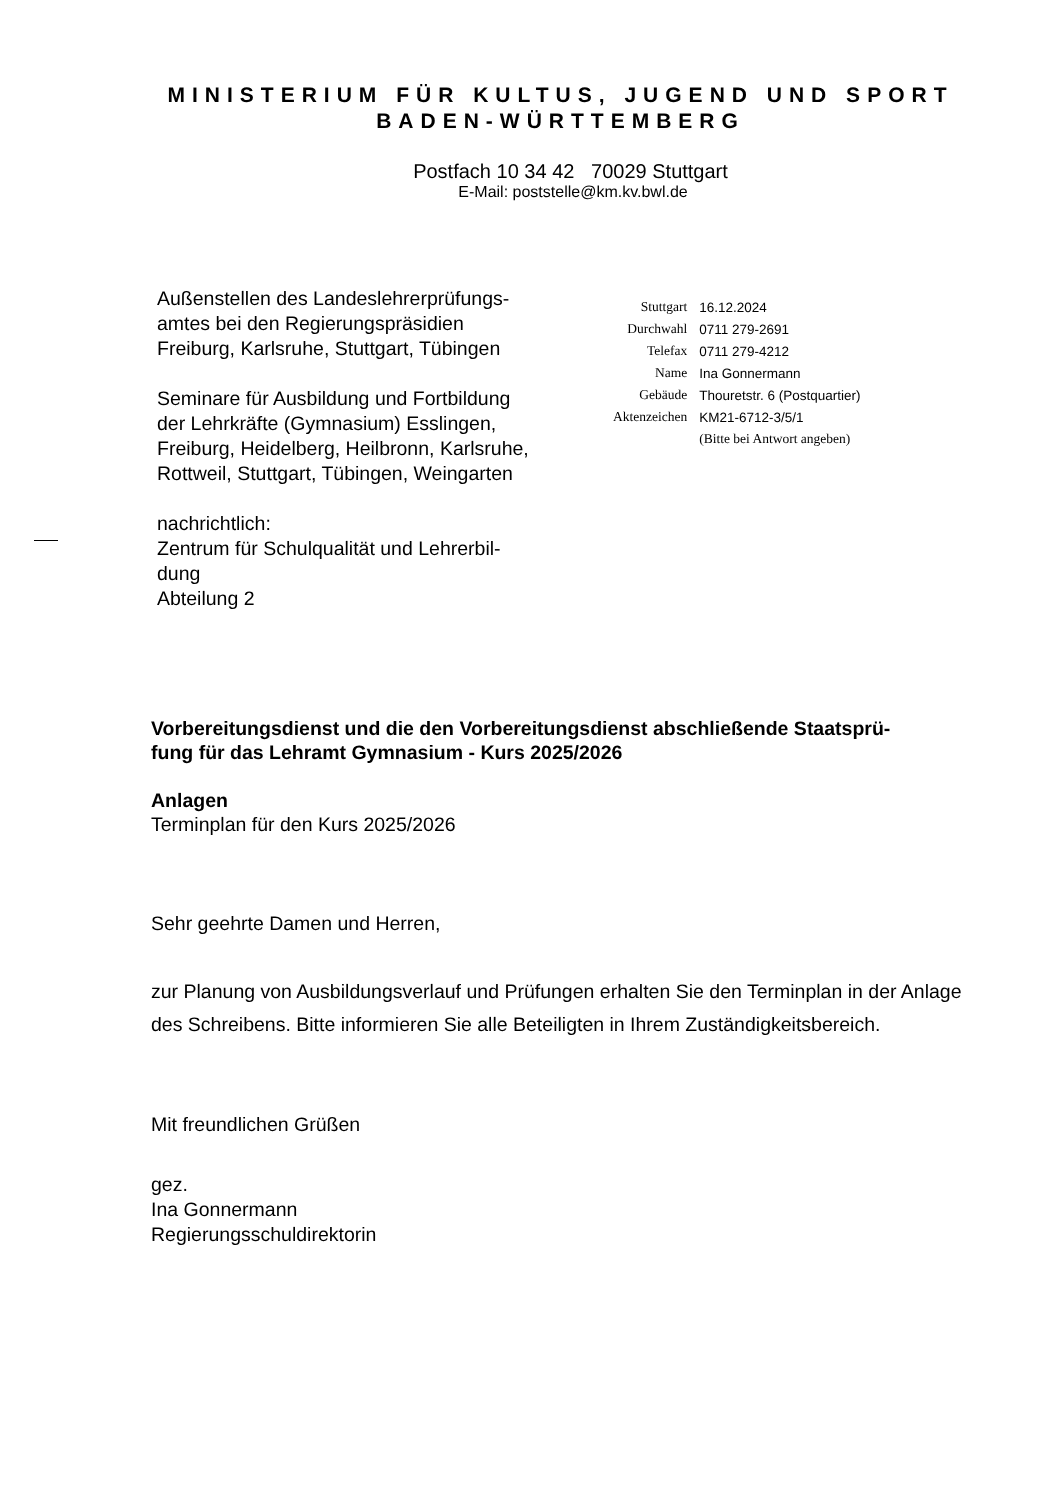MINISTERIUM FÜR KULTUS, JUGEND UND SPORT
BADEN-WÜRTTEMBERG
Postfach 10 34 42 70029 Stuttgart
E-Mail: poststelle@km.kv.bwl.de
Außenstellen des Landeslehrerprüfungs-
amtes bei den Regierungspräsidien
Freiburg, Karlsruhe, Stuttgart, Tübingen
Seminare für Ausbildung und Fortbildung
der Lehrkräfte (Gymnasium) Esslingen,
Freiburg, Heidelberg, Heilbronn, Karlsruhe,
Rottweil, Stuttgart, Tübingen, Weingarten
nachrichtlich:
Zentrum für Schulqualität und Lehrerbil-
dung
Abteilung 2
| Stuttgart | 16.12.2024 |
| Durchwahl | 0711 279-2691 |
| Telefax | 0711 279-4212 |
| Name | Ina Gonnermann |
| Gebäude | Thouretstr. 6 (Postquartier) |
| Aktenzeichen | KM21-6712-3/5/1 |
| | (Bitte bei Antwort angeben) |
Vorbereitungsdienst und die den Vorbereitungsdienst abschließende Staatsprü-
fung für das Lehramt Gymnasium - Kurs 2025/2026
Anlagen
Terminplan für den Kurs 2025/2026
Sehr geehrte Damen und Herren,
zur Planung von Ausbildungsverlauf und Prüfungen erhalten Sie den Terminplan in der Anlage des Schreibens. Bitte informieren Sie alle Beteiligten in Ihrem Zuständigkeitsbereich.
Mit freundlichen Grüßen
gez.
Ina Gonnermann
Regierungsschuldirektorin